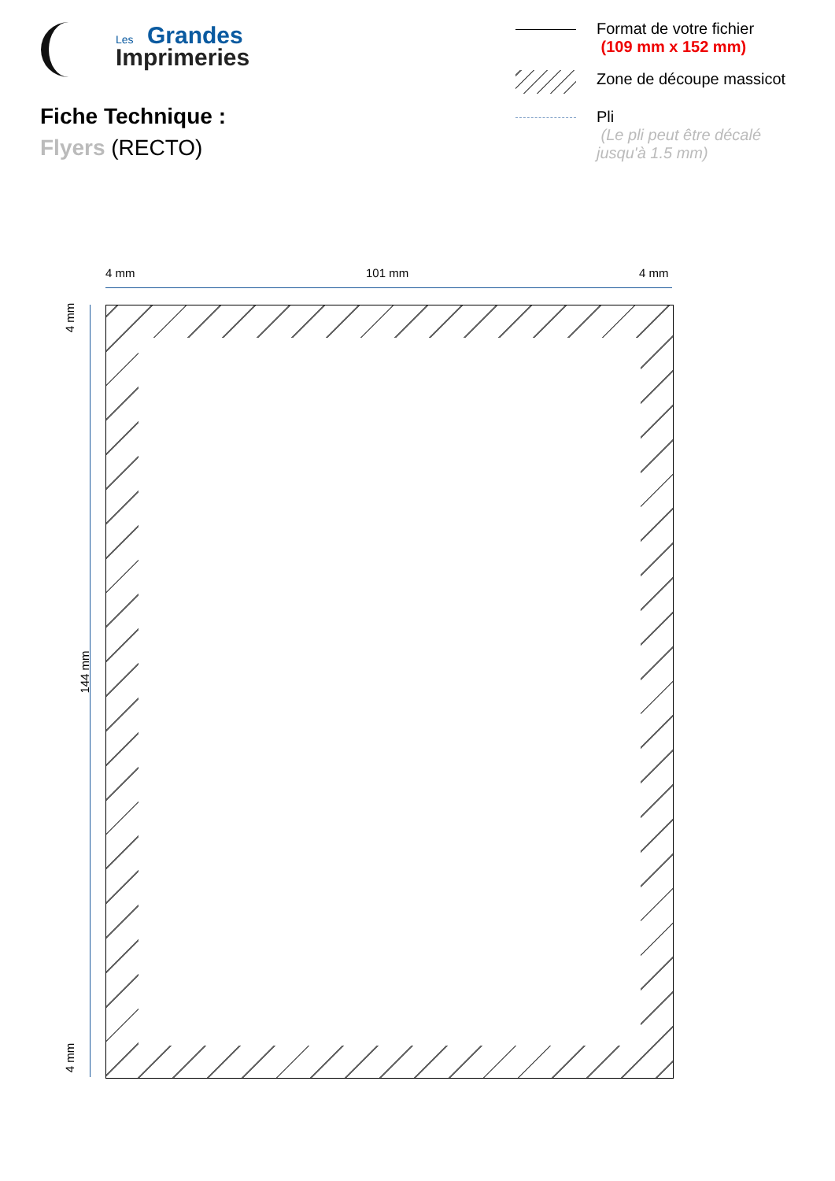Les Grandes
Imprimeries
Fiche Technique :
Flyers (RECTO)
Format de votre fichier
(109 mm x 152 mm)
Zone de découpe massicot
Pli
(Le pli peut être décalé
jusqu'à 1.5 mm)
4 mm 101 mm 4 mm
4 mm
144 mm
4 mm